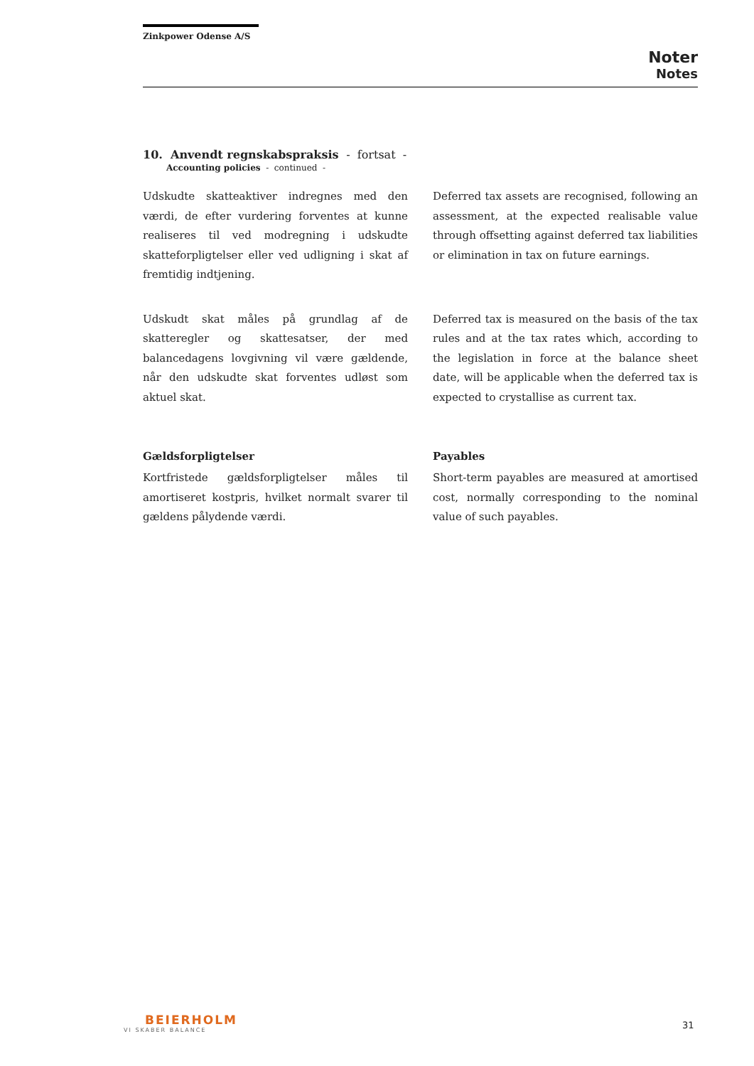Zinkpower Odense A/S
Noter
Notes
10. Anvendt regnskabspraksis - fortsat -
Accounting policies - continued -
Udskudte skatteaktiver indregnes med den værdi, de efter vurdering forventes at kunne realiseres til ved modregning i udskudte skatteforpligtelser eller ved udligning i skat af fremtidig indtjening.
Deferred tax assets are recognised, following an assessment, at the expected realisable value through offsetting against deferred tax liabilities or elimination in tax on future earnings.
Udskudt skat måles på grundlag af de skatteregler og skattesatser, der med balancedagens lovgivning vil være gældende, når den udskudte skat forventes udløst som aktuel skat.
Deferred tax is measured on the basis of the tax rules and at the tax rates which, according to the legislation in force at the balance sheet date, will be applicable when the deferred tax is expected to crystallise as current tax.
Gældsforpligtelser
Kortfristede gældsforpligtelser måles til amortiseret kostpris, hvilket normalt svarer til gældens pålydende værdi.
Payables
Short-term payables are measured at amortised cost, normally corresponding to the nominal value of such payables.
BEIERHOLM
VI SKABER BALANCE
31